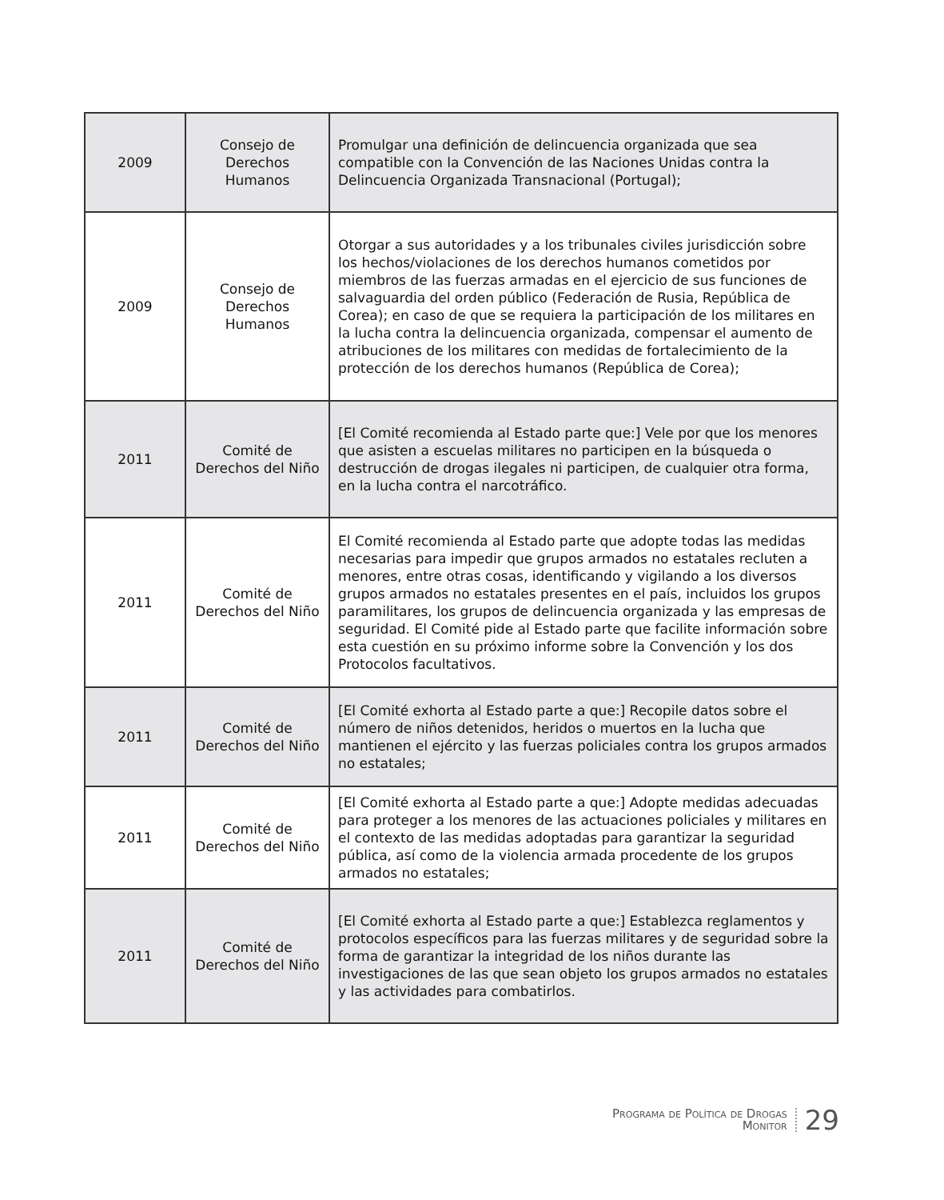| 2009 | Consejo de Derechos Humanos | Promulgar una definición de delincuencia organizada que sea compatible con la Convención de las Naciones Unidas contra la Delincuencia Organizada Transnacional (Portugal); |
| 2009 | Consejo de Derechos Humanos | Otorgar a sus autoridades y a los tribunales civiles jurisdicción sobre los hechos/violaciones de los derechos humanos cometidos por miembros de las fuerzas armadas en el ejercicio de sus funciones de salvaguardia del orden público (Federación de Rusia, República de Corea); en caso de que se requiera la participación de los militares en la lucha contra la delincuencia organizada, compensar el aumento de atribuciones de los militares con medidas de fortalecimiento de la protección de los derechos humanos (República de Corea); |
| 2011 | Comité de Derechos del Niño | [El Comité recomienda al Estado parte que:] Vele por que los menores que asisten a escuelas militares no participen en la búsqueda o destrucción de drogas ilegales ni participen, de cualquier otra forma, en la lucha contra el narcotráfico. |
| 2011 | Comité de Derechos del Niño | El Comité recomienda al Estado parte que adopte todas las medidas necesarias para impedir que grupos armados no estatales recluten a menores, entre otras cosas, identificando y vigilando a los diversos grupos armados no estatales presentes en el país, incluidos los grupos paramilitares, los grupos de delincuencia organizada y las empresas de seguridad. El Comité pide al Estado parte que facilite información sobre esta cuestión en su próximo informe sobre la Convención y los dos Protocolos facultativos. |
| 2011 | Comité de Derechos del Niño | [El Comité exhorta al Estado parte a que:] Recopile datos sobre el número de niños detenidos, heridos o muertos en la lucha que mantienen el ejército y las fuerzas policiales contra los grupos armados no estatales; |
| 2011 | Comité de Derechos del Niño | [El Comité exhorta al Estado parte a que:] Adopte medidas adecuadas para proteger a los menores de las actuaciones policiales y militares en el contexto de las medidas adoptadas para garantizar la seguridad pública, así como de la violencia armada procedente de los grupos armados no estatales; |
| 2011 | Comité de Derechos del Niño | [El Comité exhorta al Estado parte a que:] Establezca reglamentos y protocolos específicos para las fuerzas militares y de seguridad sobre la forma de garantizar la integridad de los niños durante las investigaciones de las que sean objeto los grupos armados no estatales y las actividades para combatirlos. |
Programa de Política de Drogas
Monitor
29